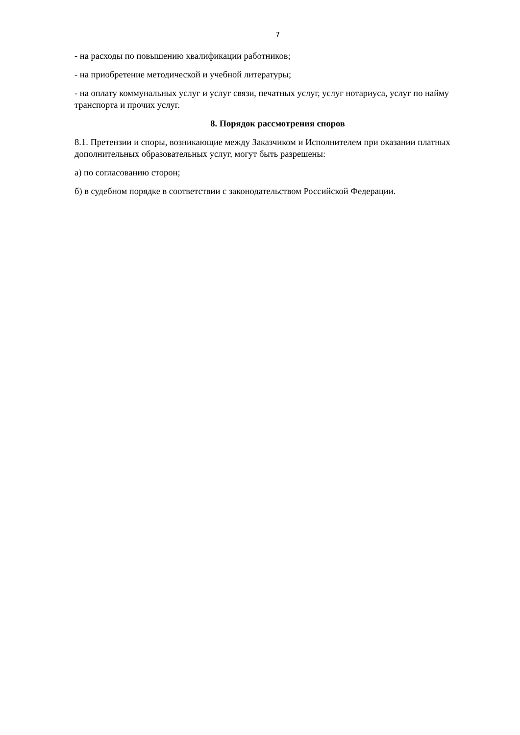7
- на расходы по повышению квалификации работников;
- на приобретение методической и учебной литературы;
- на оплату коммунальных услуг и услуг связи, печатных услуг, услуг нотариуса, услуг по найму транспорта и прочих услуг.
8. Порядок рассмотрения споров
8.1. Претензии и споры, возникающие между Заказчиком и Исполнителем при оказании платных дополнительных образовательных услуг, могут быть разрешены:
а) по согласованию сторон;
б) в судебном порядке в соответствии с законодательством Российской Федерации.